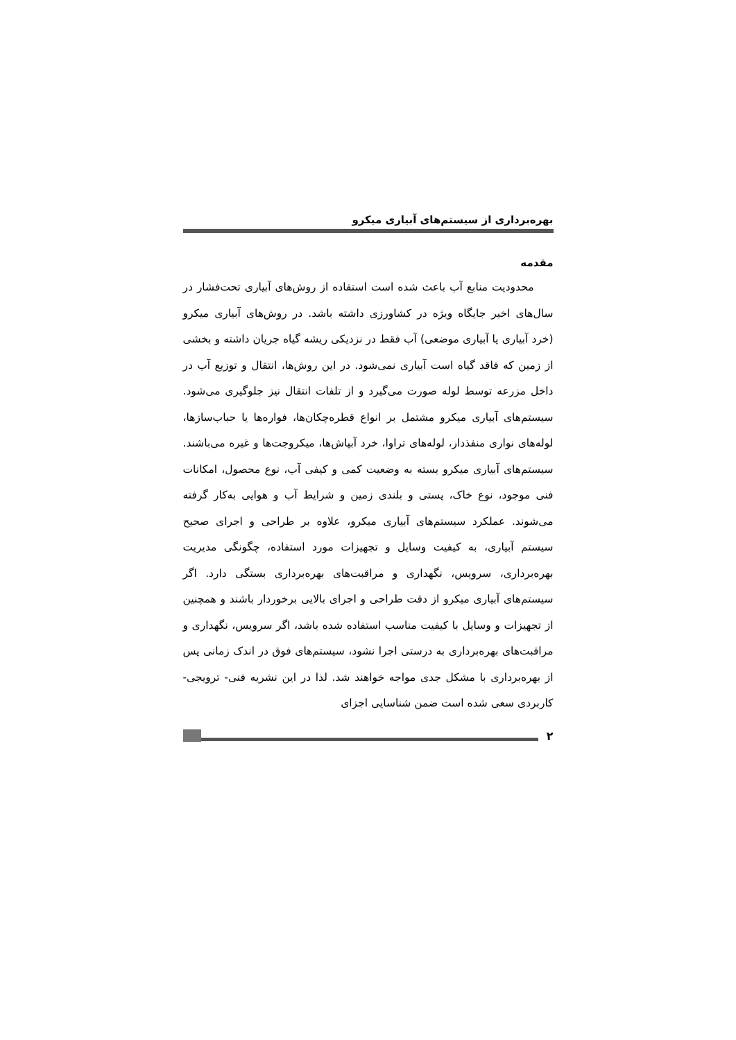بهره‌برداری از سیستم‌های آبیاری میکرو
مقدمه
محدودیت منابع آب باعث شده است استفاده از روش‌های آبیاری تحت‌فشار در سال‌های اخیر جایگاه ویژه در کشاورزی داشته باشد. در روش‌های آبیاری میکرو (خرد آبیاری یا آبیاری موضعی) آب فقط در نزدیکی ریشه گیاه جریان داشته و بخشی از زمین که فاقد گیاه است آبیاری نمی‌شود. در این روش‌ها، انتقال و توزیع آب در داخل مزرعه توسط لوله صورت می‌گیرد و از تلفات انتقال نیز جلوگیری می‌شود. سیستم‌های آبیاری میکرو مشتمل بر انواع قطره‌چکان‌ها، فواره‌ها یا حباب‌سازها، لوله‌های نواری منفذدار، لوله‌های تراوا، خرد آبپاش‌ها، میکروجت‌ها و غیره می‌باشند. سیستم‌های آبیاری میکرو بسته به وضعیت کمی و کیفی آب، نوع محصول، امکانات فنی موجود، نوع خاک، پستی و بلندی زمین و شرایط آب و هوایی به‌کار گرفته می‌شوند. عملکرد سیستم‌های آبیاری میکرو، علاوه بر طراحی و اجرای صحیح سیستم آبیاری، به کیفیت وسایل و تجهیزات مورد استفاده، چگونگی مدیریت بهره‌برداری، سرویس، نگهداری و مراقبت‌های بهره‌برداری بستگی دارد. اگر سیستم‌های آبیاری میکرو از دقت طراحی و اجرای بالایی برخوردار باشند و همچنین از تجهیزات و وسایل با کیفیت مناسب استفاده شده باشد، اگر سرویس، نگهداری و مراقبت‌های بهره‌برداری به درستی اجرا نشود، سیستم‌های فوق در اندک زمانی پس از بهره‌برداری با مشکل جدی مواجه خواهند شد. لذا در این نشریه فنی- ترویجی- کاربردی سعی شده است ضمن شناسایی اجزای
۲